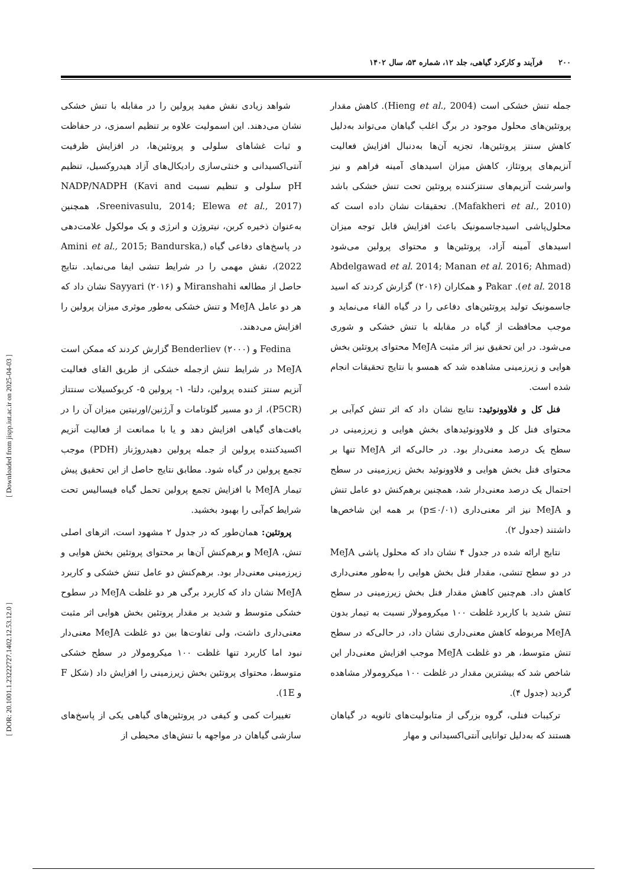۲۰۰ فرآیند و کارکرد گیاهی، جلد ۱۲، شماره ۵۳، سال ۱۴۰۲
شواهد زیادی نقش مفید پرولین را در مقابله با تنش خشکی نشان می‌دهند. این اسمولیت علاوه بر تنظیم اسمزی، در حفاظت و ثبات غشاهای سلولی و پروتئین‌ها، در افزایش ظرفیت آنتی‌اکسیدانی و خنثی‌سازی رادیکال‌های آزاد هیدروکسیل، تنظیم pH سلولی و تنظیم نسبت NADP/NADPH (Kavi and Sreenivasulu, 2014; Elewa et al., 2017)، همچنین به‌عنوان ذخیره کربن، نیتروژن و انرژی و یک مولکول علامت‌دهی در پاسخ‌های دفاعی گیاه (Amini et al., 2015; Bandurska, 2022)، نقش مهمی را در شرایط تنشی ایفا می‌نماید. نتایج حاصل از مطالعه Miranshahi و Sayyari (۲۰۱۶) نشان داد که هر دو عامل MeJA و تنش خشکی به‌طور موثری میزان پرولین را افزایش می‌دهند.
Fedina و Benderliev (۲۰۰۰) گزارش کردند که ممکن است MeJA در شرایط تنش ازجمله خشکی از طریق القای فعالیت آنزیم سنتز کننده پرولین، دلتا- ۱- پرولین ۵- کربوکسیلات سنتتاز (P5CR)، از دو مسیر گلوتامات و آرژنین/اورنیتین میزان آن را در بافت‌های گیاهی افزایش دهد و یا با ممانعت از فعالیت آنزیم اکسیدکننده پرولین از جمله پرولین دهیدروژناز (PDH) موجب تجمع پرولین در گیاه شود. مطابق نتایج حاصل از این تحقیق پیش تیمار MeJA با افزایش تجمع پرولین تحمل گیاه فیسالیس تحت شرایط کم‌آبی را بهبود بخشید.
پروتئین: همان‌طور که در جدول ۲ مشهود است، اثرهای اصلی تنش، MeJA و برهم‌کنش آن‌ها بر محتوای پروتئین بخش هوایی و زیرزمینی معنی‌دار بود. برهم‌کنش دو عامل تنش خشکی و کاربرد MeJA نشان داد که کاربرد برگی هر دو غلظت MeJA در سطوح خشکی متوسط و شدید بر مقدار پروتئین بخش هوایی اثر مثبت معنی‌داری داشت، ولی تفاوت‌ها بین دو غلظت MeJA معنی‌دار نبود اما کاربرد تنها غلظت ۱۰۰ میکرومولار در سطح خشکی متوسط، محتوای پروتئین بخش زیرزمینی را افزایش داد (شکل F و 1E).
تغییرات کمی و کیفی در پروتئین‌های گیاهی یکی از پاسخ‌های سازشی گیاهان در مواجهه با تنش‌های محیطی از
جمله تنش خشکی است (Hieng et al., 2004). کاهش مقدار پروتئین‌های محلول موجود در برگ اغلب گیاهان می‌تواند به‌دلیل کاهش سنتز پروتئین‌ها، تجزیه آن‌ها به‌دنبال افزایش فعالیت آنزیم‌های پروتئاز، کاهش میزان اسیدهای آمینه فراهم و نیز واسرشت آنزیم‌های سنتزکننده پروتئین تحت تنش خشکی باشد (Mafakheri et al., 2010). تحقیقات نشان داده است که محلول‌پاشی اسیدجاسمونیک باعث افزایش قابل توجه میزان اسیدهای آمینه آزاد، پروتئین‌ها و محتوای پرولین می‌شود (Abdelgawad et al. 2014; Manan et al. 2016; Ahmad et al. 2018). Pakar و همکاران (۲۰۱۶) گزارش کردند که اسید جاسمونیک تولید پروتئین‌های دفاعی را در گیاه القاء می‌نماید و موجب محافظت از گیاه در مقابله با تنش خشکی و شوری می‌شود. در این تحقیق نیز اثر مثبت MeJA محتوای پروتئین بخش هوایی و زیرزمینی مشاهده شد که همسو با نتایج تحقیقات انجام شده است.
فنل کل و فلاوونوئید: نتایج نشان داد که اثر تنش کم‌آبی بر محتوای فنل کل و فلاوونوئیدهای بخش هوایی و زیرزمینی در سطح یک درصد معنی‌دار بود. در حالی‌که اثر MeJA تنها بر محتوای فنل بخش هوایی و فلاوونوئید بخش زیرزمینی در سطح احتمال یک درصد معنی‌دار شد، همچنین برهم‌کنش دو عامل تنش و MeJA نیز اثر معنی‌داری (p≤۰/۰۱) بر همه این شاخص‌ها داشتند (جدول ۲).
نتایج ارائه شده در جدول ۴ نشان داد که محلول پاشی MeJA در دو سطح تنشی، مقدار فنل بخش هوایی را به‌طور معنی‌داری کاهش داد. هم‌چنین کاهش مقدار فنل بخش زیرزمینی در سطح تنش شدید با کاربرد غلظت ۱۰۰ میکرومولار نسبت به تیمار بدون MeJA مربوطه کاهش معنی‌داری نشان داد، در حالی‌که در سطح تنش متوسط، هر دو غلظت MeJA موجب افزایش معنی‌دار این شاخص شد که بیشترین مقدار در غلظت ۱۰۰ میکرومولار مشاهده گردید (جدول ۴).
ترکیبات فنلی، گروه بزرگی از متابولیت‌های ثانویه در گیاهان هستند که به‌دلیل توانایی آنتی‌اکسیدانی و مهار
[ Downloaded from jispp.iut.ac.ir on 2025-04-03 ]
[ DOR: 20.1001.1.23222727.1402.12.53.12.0 ]